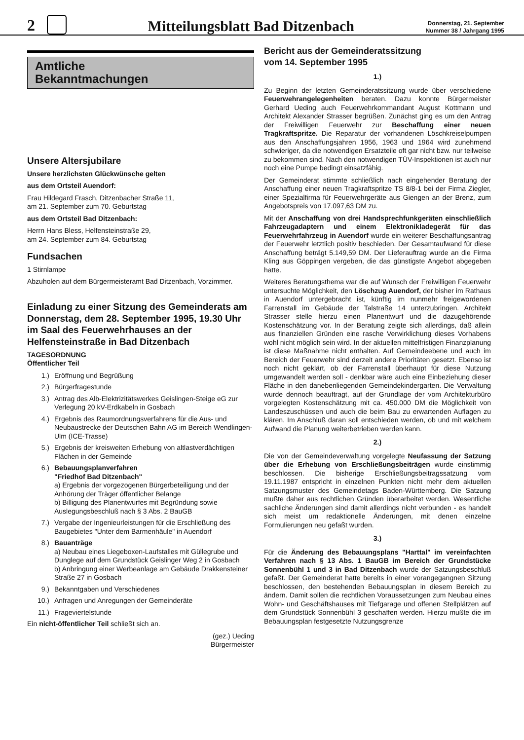2
Mitteilungsblatt Bad Ditzenbach
Donnerstag, 21. September
Nummer 38 / Jahrgang 1995
Amtliche
Bekanntmachungen
Unsere Altersjubilare
Unsere herzlichsten Glückwünsche gelten
aus dem Ortsteil Auendorf:
Frau Hildegard Frasch, Ditzenbacher Straße 11,
am 21. September zum 70. Geburtstag
aus dem Ortsteil Bad Ditzenbach:
Herrn Hans Bless, Helfensteinstraße 29,
am 24. September zum 84. Geburtstag
Fundsachen
1 Stirnlampe
Abzuholen auf dem Bürgermeisteramt Bad Ditzenbach, Vorzimmer.
Einladung zu einer Sitzung des Gemeinderats am Donnerstag, dem 28. September 1995, 19.30 Uhr im Saal des Feuerwehrhauses an der Helfensteinstraße in Bad Ditzenbach
TAGESORDNUNG
Öffentlicher Teil
1.) Eröffnung und Begrüßung
2.) Bürgerfragestunde
3.) Antrag des Alb-Elektrizitätswerkes Geislingen-Steige eG zur Verlegung 20 kV-Erdkabeln in Gosbach
4.) Ergebnis des Raumordnungsverfahrens für die Aus- und Neubaustrecke der Deutschen Bahn AG im Bereich Wendlingen-Ulm (ICE-Trasse)
5.) Ergebnis der kreisweiten Erhebung von altlastverdächtigen Flächen in der Gemeinde
6.) Bebauungsplanverfahren
"Friedhof Bad Ditzenbach"
a) Ergebnis der vorgezogenen Bürgerbeteiligung und der Anhörung der Träger öffentlicher Belange
b) Billigung des Planentwurfes mit Begründung sowie Auslegungsbeschluß nach § 3 Abs. 2 BauGB
7.) Vergabe der Ingenieurleistungen für die Erschließung des Baugebietes "Unter dem Barmenhäule" in Auendorf
8.) Bauanträge
a) Neubau eines Liegeboxen-Laufstalles mit Güllegrube und Dunglege auf dem Grundstück Geislinger Weg 2 in Gosbach
b) Anbringung einer Werbeanlage am Gebäude Drakkensteiner Straße 27 in Gosbach
9.) Bekanntgaben und Verschiedenes
10.) Anfragen und Anregungen der Gemeinderäte
11.) Frageviertelstunde
Ein nicht-öffentlicher Teil schließt sich an.
(gez.) Ueding
Bürgermeister
Bericht aus der Gemeinderatssitzung
vom 14. September 1995
1.)
Zu Beginn der letzten Gemeinderatssitzung wurde über verschiedene Feuerwehrangelegenheiten beraten. Dazu konnte Bürgermeister Gerhard Ueding auch Feuerwehrkommandant August Kottmann und Architekt Alexander Strasser begrüßen. Zunächst ging es um den Antrag der Freiwilligen Feuerwehr zur Beschaffung einer neuen Tragkraftspritze. Die Reparatur der vorhandenen Löschkreiselpumpen aus den Anschaffungsjahren 1956, 1963 und 1964 wird zunehmend schwieriger, da die notwendigen Ersatzteile oft gar nicht bzw. nur teilweise zu bekommen sind. Nach den notwendigen TÜV-Inspektionen ist auch nur noch eine Pumpe bedingt einsatzfähig.
Der Gemeinderat stimmte schließlich nach eingehender Beratung der Anschaffung einer neuen Tragkraftspritze TS 8/8-1 bei der Firma Ziegler, einer Spezialfirma für Feuerwehrgeräte aus Giengen an der Brenz, zum Angebotspreis von 17.097,63 DM zu.
Mit der Anschaffung von drei Handsprechfunkgeräten einschließlich Fahrzeugadaptern und einem Elektronikladegerät für das Feuerwehrfahrzeug in Auendorf wurde ein weiterer Beschaffungsantrag der Feuerwehr letztlich positiv beschieden. Der Gesamtaufwand für diese Anschaffung beträgt 5.149,59 DM. Der Lieferauftrag wurde an die Firma Kling aus Göppingen vergeben, die das günstigste Angebot abgegeben hatte.
Weiteres Beratungsthema war die auf Wunsch der Freiwilligen Feuerwehr untersuchte Möglichkeit, den Löschzug Auendorf, der bisher im Rathaus in Auendorf untergebracht ist, künftig im nunmehr freigewordenen Farrenstall im Gebäude der Talstraße 14 unterzubringen. Architekt Strasser stelle hierzu einen Planentwurf und die dazugehörende Kostenschätzung vor. In der Beratung zeigte sich allerdings, daß allein aus finanziellen Gründen eine rasche Verwirklichung dieses Vorhabens wohl nicht möglich sein wird. In der aktuellen mittelfristigen Finanzplanung ist diese Maßnahme nicht enthalten. Auf Gemeindeebene und auch im Bereich der Feuerwehr sind derzeit andere Prioritäten gesetzt. Ebenso ist noch nicht geklärt, ob der Farrenstall überhaupt für diese Nutzung umgewandelt werden soll - denkbar wäre auch eine Einbeziehung dieser Fläche in den danebenliegenden Gemeindekindergarten. Die Verwaltung wurde dennoch beauftragt, auf der Grundlage der vom Architekturbüro vorgelegten Kostenschätzung mit ca. 450.000 DM die Möglichkeit von Landeszuschüssen und auch die beim Bau zu erwartenden Auflagen zu klären. Im Anschluß daran soll entschieden werden, ob und mit welchem Aufwand die Planung weiterbetrieben werden kann.
2.)
Die von der Gemeindeverwaltung vorgelegte Neufassung der Satzung über die Erhebung von Erschließungsbeiträgen wurde einstimmig beschlossen. Die bisherige Erschließungsbeitragssatzung vom 19.11.1987 entspricht in einzelnen Punkten nicht mehr dem aktuellen Satzungsmuster des Gemeindetags Baden-Württemberg. Die Satzung mußte daher aus rechtlichen Gründen überarbeitet werden. Wesentliche sachliche Änderungen sind damit allerdings nicht verbunden - es handelt sich meist um redaktionelle Änderungen, mit denen einzelne Formulierungen neu gefaßt wurden.
3.)
Für die Änderung des Bebauungsplans "Harttal" im vereinfachten Verfahren nach § 13 Abs. 1 BauGB im Bereich der Grundstücke Sonnenbühl 1 und 3 in Bad Ditzenbach wurde der Satzungsbeschluß gefaßt. Der Gemeinderat hatte bereits in einer vorangegangnen Sitzung beschlossen, den bestehenden Bebauungsplan in diesem Bereich zu ändern. Damit sollen die rechtlichen Voraussetzungen zum Neubau eines Wohn- und Geschäftshauses mit Tiefgarage und offenen Stellplätzen auf dem Grundstück Sonnenbühl 3 geschaffen werden. Hierzu mußte die im Bebauungsplan festgesetzte Nutzungsgrenze